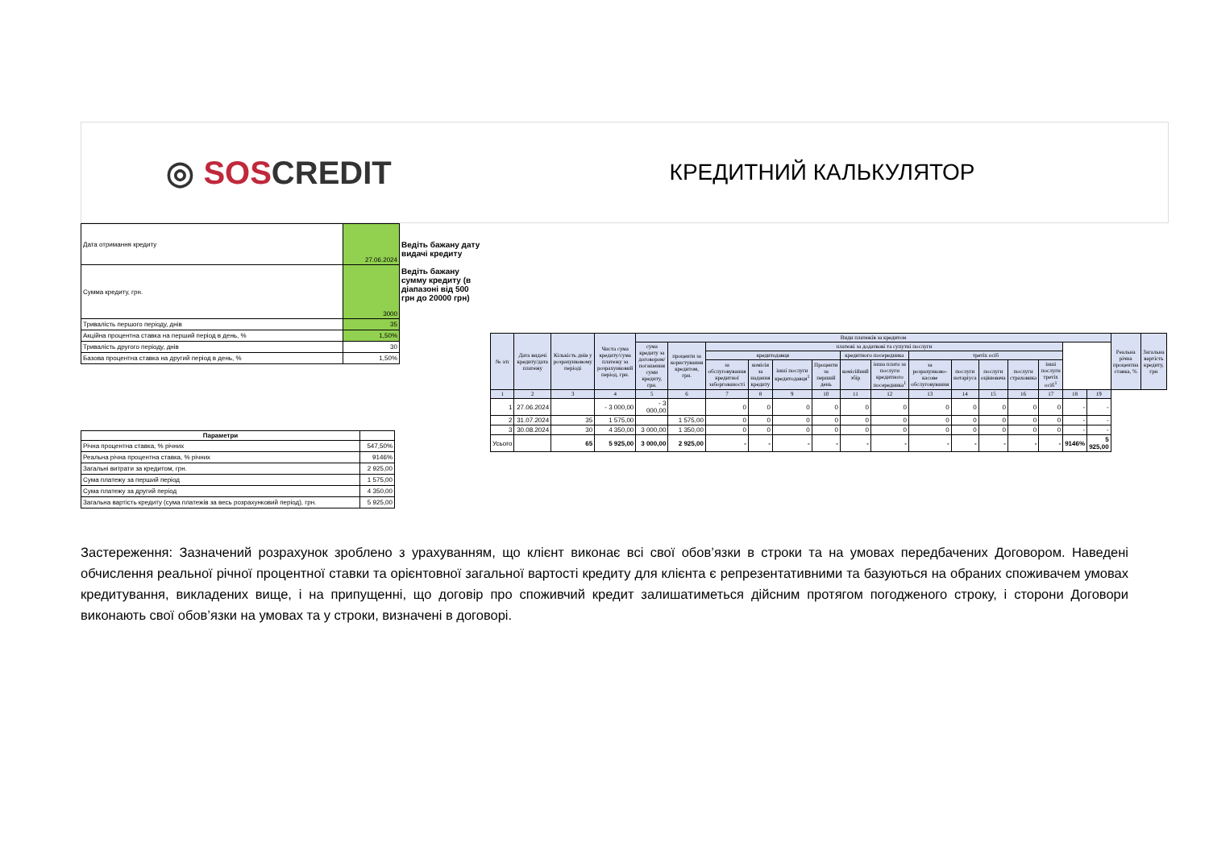◎ SOS CREDIT
КРЕДИТНИЙ КАЛЬКУЛЯТОР
| Дата отримання кредиту | 27.06.2024 | Ведіть бажану дату видачі кредиту Ведіть бажану сумму кредиту (в діапазоні від 500 грн до 20000 грн) |
| Сумма кредиту, грн. | 3000 | |
| Тривалість першого періоду, днів | 35 | |
| Акційна процентна ставка на перший період в день, % | 1,50% | |
| Тривалість другого періоду, днів | 30 | |
| Базова процентна ставка на другий період в день, % | 1,50% | |
| Параметри | |
| --- | --- |
| Річна процентна ставка, % річних | 547,50% |
| Реальна річна процентна ставка, % річних | 9146% |
| Загальні витрати за кредитом, грн. | 2 925,00 |
| Сума платежу за перший період | 1 575,00 |
| Сума платежу за другий період | 4 350,00 |
| Загальна вартість кредиту (сума платежів за весь розрахунковий період), грн. | 5 925,00 |
| № з/п | Дата видачі кредиту/дата платежу | Кількість днів у розрахунковому періоді | Чиста сума кредиту/сума платежу за розрахунковий період, грн. | Види платежів за кредитом | | | | | | | | | | | | | | | Реальна річна процентна ставка, % | Загальна вартість кредиту, грн |
| --- | --- | --- | --- | --- | --- | --- | --- | --- | --- | --- | --- | --- | --- | --- | --- | --- | --- | --- | --- | --- |
| | | | | сума кредиту за договором/погашення суми кредиту, грн. | проценти за користування кредитом, грн. | платежі за додаткові та супутні послуги | | | | | | | | | | | | | | |
| | | | | | | кредитодавця | | | | кредитного посередника | | третіх осіб | | | | | | | | |
| | | | | | | за обслуговування кредитної заборгованості | комісія за надання кредиту | інші послуги кредитодавця<sup>1</sup> | Проценти за перший день | комісійний збір | інша плата за послуги кредитного посередника<sup>1</sup> | за розрахунково-касове обслуговування | послуги нотаріуса | послуги оцінювача | послуги страховика | інші послуги третіх осіб<sup>1</sup> | | | | |
| 1 | 2 | 3 | 4 | 5 | 6 | 7 | 8 | 9 | 10 | 11 | 12 | 13 | 14 | 15 | 16 | 17 | 18 | 19 | | |
| 1 | 27.06.2024 | | - 3 000,00 | - 3 000,00 | | 0 | 0 | 0 | 0 | 0 | 0 | 0 | 0 | 0 | 0 | 0 | - | - | | |
| 2 | 31.07.2024 | 35 | 1 575,00 | | 1 575,00 | 0 | 0 | 0 | 0 | 0 | 0 | 0 | 0 | 0 | 0 | 0 | - | - | | |
| 3 | 30.08.2024 | 30 | 4 350,00 | 3 000,00 | 1 350,00 | 0 | 0 | 0 | 0 | 0 | 0 | 0 | 0 | 0 | 0 | 0 | - | - | | |
| Усього | | 65 | 5 925,00 | 3 000,00 | 2 925,00 | - | - | - | - | - | - | - | - | - | - | - | 9146% | 5 925,00 | | |
Застереження: Зазначений розрахунок зроблено з урахуванням, що клієнт виконає всі свої обов’язки в строки та на умовах передбачених Договором. Наведені обчислення реальної річної процентної ставки та орієнтовної загальної вартості кредиту для клієнта є репрезентативними та базуються на обраних споживачем умовах кредитування, викладених вище, і на припущенні, що договір про споживчий кредит залишатиметься дійсним протягом погодженого строку, і сторони Договори виконають свої обов’язки на умовах та у строки, визначені в договорі.